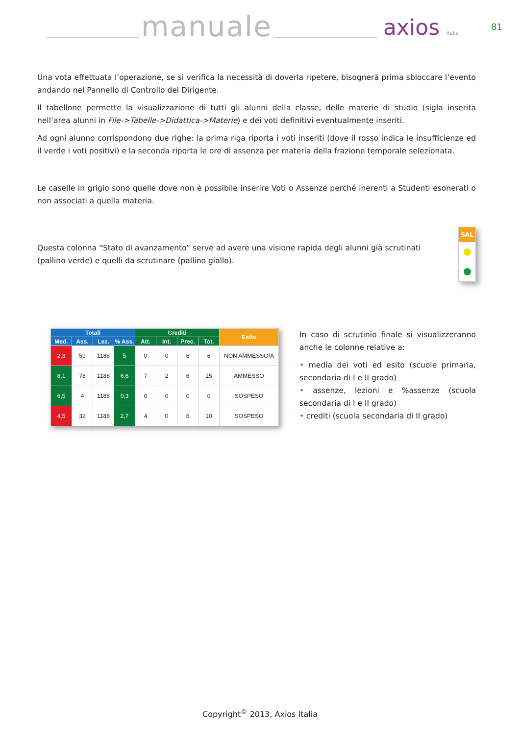manuale axios Italia 81
Una vota effettuata l’operazione, se si verifica la necessità di doverla ripetere, bisognerà prima sbloccare l’evento andando nel Pannello di Controllo del Dirigente.
Il tabellone permette la visualizzazione di tutti gli alunni della classe, delle materie di studio (sigla inserita nell’area alunni in File->Tabelle->Didattica->Materie) e dei voti definitivi eventualmente inseriti.
Ad ogni alunno corrispondono due righe: la prima riga riporta i voti inseriti (dove il rosso indica le insufficienze ed il verde i voti positivi) e la seconda riporta le ore di assenza per materia della frazione temporale selezionata.
Le caselle in grigio sono quelle dove non è possibile inserire Voti o Assenze perché inerenti a Studenti esonerati o non associati a quella materia.
Questa colonna “Stato di avanzamento” serve ad avere una visione rapida degli alunni già scrutinati (pallino verde) e quelli da scrutinare (pallino giallo).
SAL
| Totali | | | | Crediti | | | | Esito |
| --- | --- | --- | --- | --- | --- | --- | --- | --- |
| Med. | Ass. | Lez. | % Ass. | Att. | Int. | Prec. | Tot. | |
| 2,3 | 59 | 1188 | 5 | 0 | 0 | 6 | 6 | NON AMMESSO/A |
| 8,1 | 78 | 1188 | 6,6 | 7 | 2 | 6 | 15 | AMMESSO |
| 6,5 | 4 | 1188 | 0,3 | 0 | 0 | 0 | 0 | SOSPESO |
| 4,5 | 32 | 1188 | 2,7 | 4 | 0 | 6 | 10 | SOSPESO |
In caso di scrutinio finale si visualizzeranno anche le colonne relative a:
• media dei voti ed esito (scuole primaria, secondaria di I e II grado)
• assenze, lezioni e %assenze (scuola secondaria di I e II grado)
• crediti (scuola secondaria di II grado)
Copyright<sup>©</sup> 2013, Axios Italia